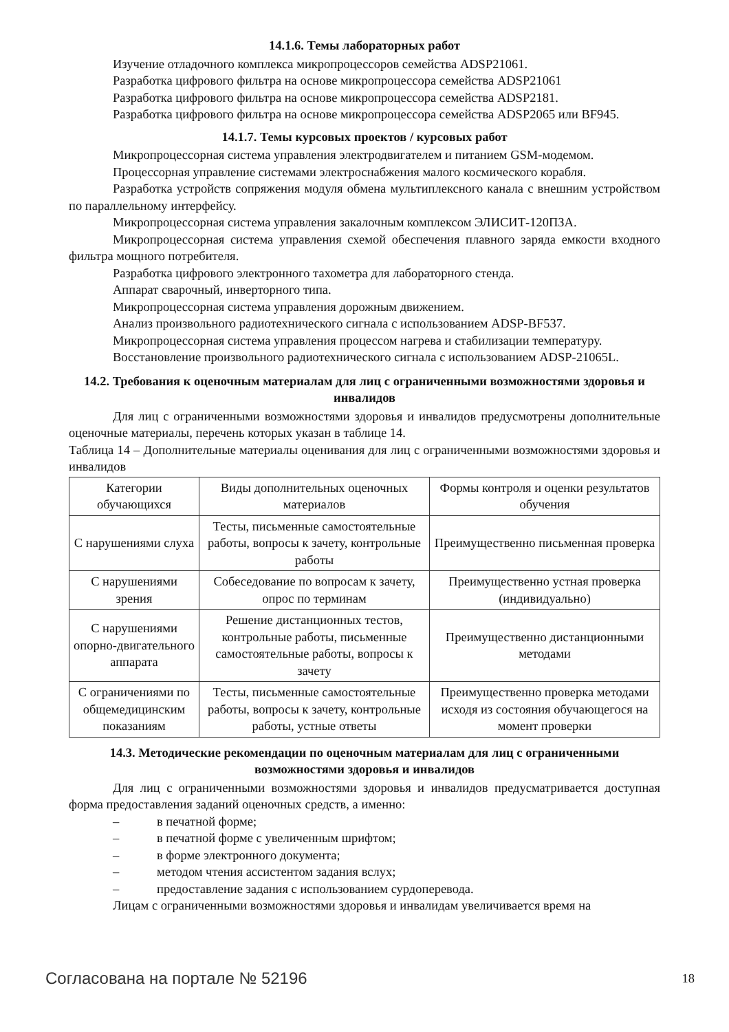14.1.6. Темы лабораторных работ
Изучение отладочного комплекса микропроцессоров семейства ADSP21061.
Разработка цифрового фильтра на основе микропроцессора семейства ADSP21061
Разработка цифрового фильтра на основе микропроцессора семейства ADSP2181.
Разработка цифрового фильтра на основе микропроцессора семейства ADSP2065 или BF945.
14.1.7. Темы курсовых проектов / курсовых работ
Микропроцессорная система управления электродвигателем и питанием GSM-модемом.
Процессорная управление системами электроснабжения малого космического корабля.
Разработка устройств сопряжения модуля обмена мультиплексного канала с внешним устройством по параллельному интерфейсу.
Микропроцессорная система управления закалочным комплексом ЭЛИСИТ-120ПЗА.
Микропроцессорная система управления схемой обеспечения плавного заряда емкости входного фильтра мощного потребителя.
Разработка цифрового электронного тахометра для лабораторного стенда.
Аппарат сварочный, инверторного типа.
Микропроцессорная система управления дорожным движением.
Анализ произвольного радиотехнического сигнала с использованием ADSP-BF537.
Микропроцессорная система управления процессом нагрева и стабилизации температуру.
Восстановление произвольного радиотехнического сигнала с использованием ADSP-21065L.
14.2. Требования к оценочным материалам для лиц с ограниченными возможностями здоровья и инвалидов
Для лиц с ограниченными возможностями здоровья и инвалидов предусмотрены дополнительные оценочные материалы, перечень которых указан в таблице 14.
Таблица 14 – Дополнительные материалы оценивания для лиц с ограниченными возможностями здоровья и инвалидов
| Категории обучающихся | Виды дополнительных оценочных материалов | Формы контроля и оценки результатов обучения |
| С нарушениями слуха | Тесты, письменные самостоятельные работы, вопросы к зачету, контрольные работы | Преимущественно письменная проверка |
| С нарушениями зрения | Собеседование по вопросам к зачету, опрос по терминам | Преимущественно устная проверка (индивидуально) |
| С нарушениями опорно-двигательного аппарата | Решение дистанционных тестов, контрольные работы, письменные самостоятельные работы, вопросы к зачету | Преимущественно дистанционными методами |
| С ограничениями по общемедицинским показаниям | Тесты, письменные самостоятельные работы, вопросы к зачету, контрольные работы, устные ответы | Преимущественно проверка методами исходя из состояния обучающегося на момент проверки |
14.3. Методические рекомендации по оценочным материалам для лиц с ограниченными возможностями здоровья и инвалидов
Для лиц с ограниченными возможностями здоровья и инвалидов предусматривается доступная форма предоставления заданий оценочных средств, а именно:
– в печатной форме;
– в печатной форме с увеличенным шрифтом;
– в форме электронного документа;
– методом чтения ассистентом задания вслух;
– предоставление задания с использованием сурдоперевода.
Лицам с ограниченными возможностями здоровья и инвалидам увеличивается время на
Согласована на портале № 52196 18